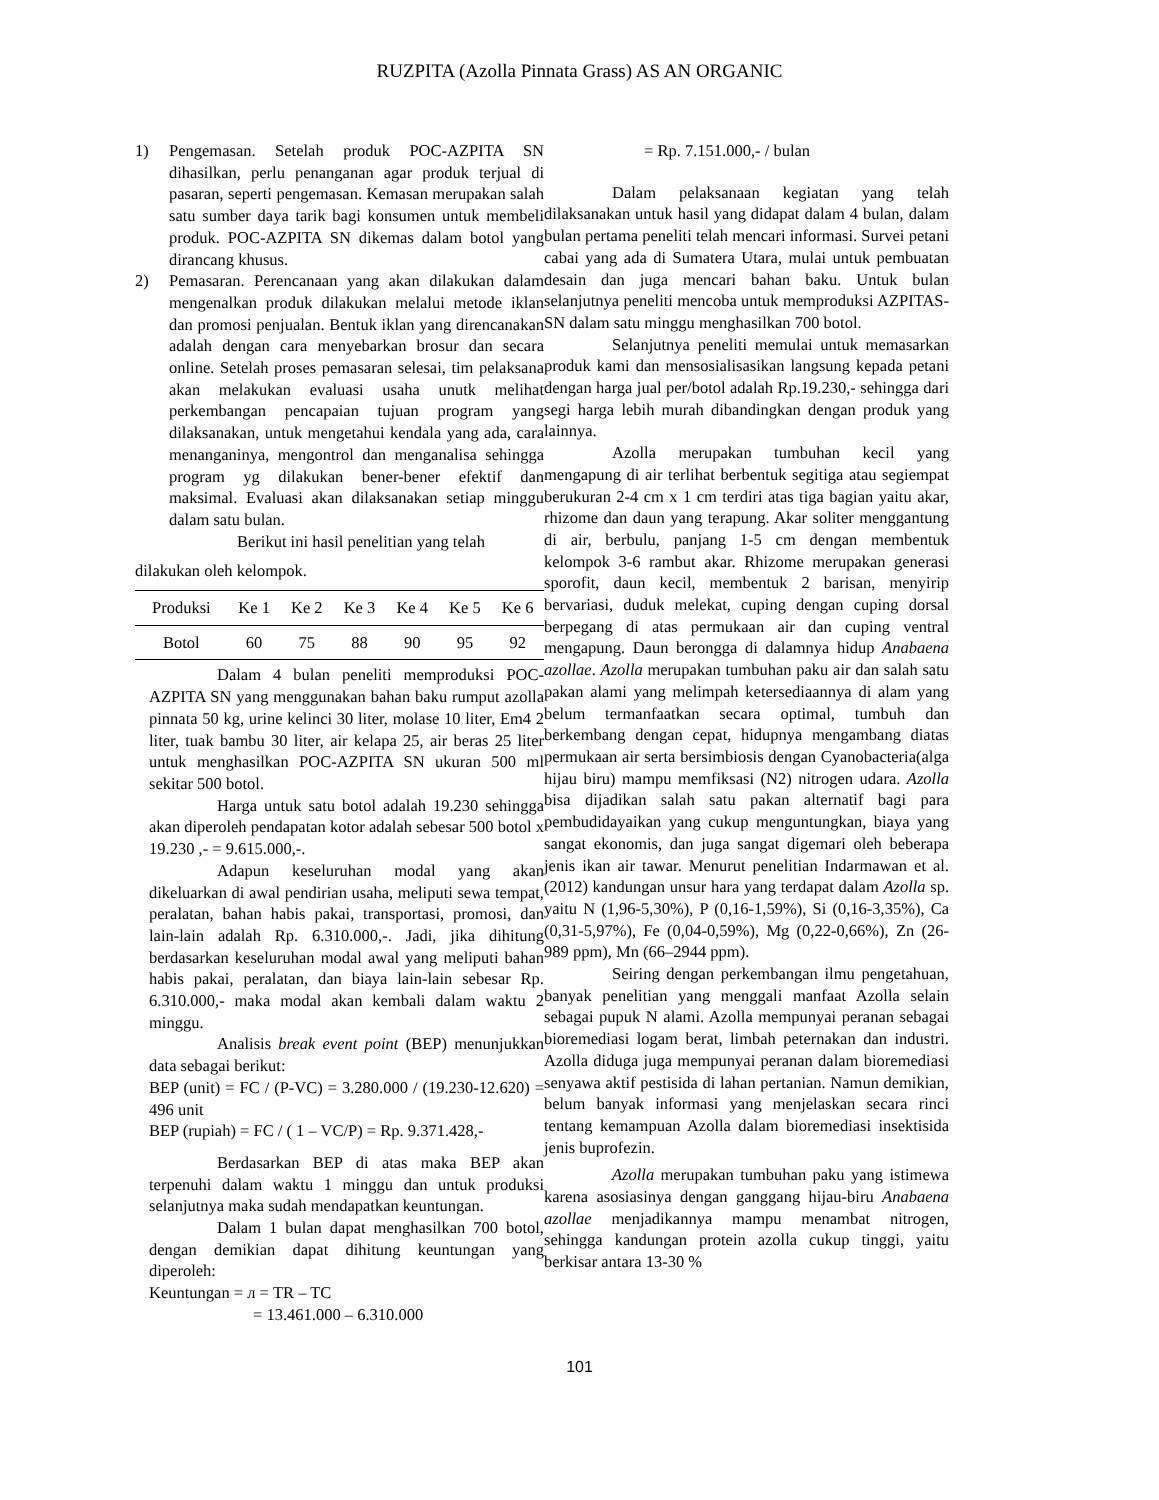RUZPITA (Azolla Pinnata Grass) AS AN ORGANIC
1) Pengemasan. Setelah produk POC-AZPITA SN dihasilkan, perlu penanganan agar produk terjual di pasaran, seperti pengemasan. Kemasan merupakan salah satu sumber daya tarik bagi konsumen untuk membeli produk. POC-AZPITA SN dikemas dalam botol yang dirancang khusus.
2) Pemasaran. Perencanaan yang akan dilakukan dalam mengenalkan produk dilakukan melalui metode iklan dan promosi penjualan. Bentuk iklan yang direncanakan adalah dengan cara menyebarkan brosur dan secara online. Setelah proses pemasaran selesai, tim pelaksana akan melakukan evaluasi usaha unutk melihat perkembangan pencapaian tujuan program yang dilaksanakan, untuk mengetahui kendala yang ada, cara menanganinya, mengontrol dan menganalisa sehingga program yg dilakukan bener-bener efektif dan maksimal. Evaluasi akan dilaksanakan setiap minggu dalam satu bulan.
Berikut ini hasil penelitian yang telah
dilakukan oleh kelompok.
| Produksi | Ke 1 | Ke 2 | Ke 3 | Ke 4 | Ke 5 | Ke 6 |
| --- | --- | --- | --- | --- | --- | --- |
| Botol | 60 | 75 | 88 | 90 | 95 | 92 |
Dalam 4 bulan peneliti memproduksi POC-AZPITA SN yang menggunakan bahan baku rumput azolla pinnata 50 kg, urine kelinci 30 liter, molase 10 liter, Em4 2 liter, tuak bambu 30 liter, air kelapa 25, air beras 25 liter untuk menghasilkan POC-AZPITA SN ukuran 500 ml sekitar 500 botol.
Harga untuk satu botol adalah 19.230 sehingga akan diperoleh pendapatan kotor adalah sebesar 500 botol x 19.230 ,- = 9.615.000,-.
Adapun keseluruhan modal yang akan dikeluarkan di awal pendirian usaha, meliputi sewa tempat, peralatan, bahan habis pakai, transportasi, promosi, dan lain-lain adalah Rp. 6.310.000,-. Jadi, jika dihitung berdasarkan keseluruhan modal awal yang meliputi bahan habis pakai, peralatan, dan biaya lain-lain sebesar Rp. 6.310.000,- maka modal akan kembali dalam waktu 2 minggu.
Analisis break event point (BEP) menunjukkan data sebagai berikut:
BEP (unit) = FC / (P-VC) = 3.280.000 / (19.230-12.620) = 496 unit
BEP (rupiah) = FC / ( 1 – VC/P) = Rp. 9.371.428,-
Berdasarkan BEP di atas maka BEP akan terpenuhi dalam waktu 1 minggu dan untuk produksi selanjutnya maka sudah mendapatkan keuntungan.
Dalam 1 bulan dapat menghasilkan 700 botol, dengan demikian dapat dihitung keuntungan yang diperoleh:
Keuntungan = л = TR – TC
= 13.461.000 – 6.310.000
= Rp. 7.151.000,- / bulan
Dalam pelaksanaan kegiatan yang telah dilaksanakan untuk hasil yang didapat dalam 4 bulan, dalam bulan pertama peneliti telah mencari informasi. Survei petani cabai yang ada di Sumatera Utara, mulai untuk pembuatan desain dan juga mencari bahan baku. Untuk bulan selanjutnya peneliti mencoba untuk memproduksi AZPITAS-SN dalam satu minggu menghasilkan 700 botol.
Selanjutnya peneliti memulai untuk memasarkan produk kami dan mensosialisasikan langsung kepada petani dengan harga jual per/botol adalah Rp.19.230,- sehingga dari segi harga lebih murah dibandingkan dengan produk yang lainnya.
Azolla merupakan tumbuhan kecil yang mengapung di air terlihat berbentuk segitiga atau segiempat berukuran 2-4 cm x 1 cm terdiri atas tiga bagian yaitu akar, rhizome dan daun yang terapung. Akar soliter menggantung di air, berbulu, panjang 1-5 cm dengan membentuk kelompok 3-6 rambut akar. Rhizome merupakan generasi sporofit, daun kecil, membentuk 2 barisan, menyirip bervariasi, duduk melekat, cuping dengan cuping dorsal berpegang di atas permukaan air dan cuping ventral mengapung. Daun berongga di dalamnya hidup Anabaena azollae. Azolla merupakan tumbuhan paku air dan salah satu pakan alami yang melimpah ketersediaannya di alam yang belum termanfaatkan secara optimal, tumbuh dan berkembang dengan cepat, hidupnya mengambang diatas permukaan air serta bersimbiosis dengan Cyanobacteria(alga hijau biru) mampu memfiksasi (N2) nitrogen udara. Azolla bisa dijadikan salah satu pakan alternatif bagi para pembudidayaikan yang cukup menguntungkan, biaya yang sangat ekonomis, dan juga sangat digemari oleh beberapa jenis ikan air tawar. Menurut penelitian Indarmawan et al. (2012) kandungan unsur hara yang terdapat dalam Azolla sp. yaitu N (1,96-5,30%), P (0,16-1,59%), Si (0,16-3,35%), Ca (0,31-5,97%), Fe (0,04-0,59%), Mg (0,22-0,66%), Zn (26-989 ppm), Mn (66–2944 ppm).
Seiring dengan perkembangan ilmu pengetahuan, banyak penelitian yang menggali manfaat Azolla selain sebagai pupuk N alami. Azolla mempunyai peranan sebagai bioremediasi logam berat, limbah peternakan dan industri. Azolla diduga juga mempunyai peranan dalam bioremediasi senyawa aktif pestisida di lahan pertanian. Namun demikian, belum banyak informasi yang menjelaskan secara rinci tentang kemampuan Azolla dalam bioremediasi insektisida jenis buprofezin.
Azolla merupakan tumbuhan paku yang istimewa karena asosiasinya dengan ganggang hijau-biru Anabaena azollae menjadikannya mampu menambat nitrogen, sehingga kandungan protein azolla cukup tinggi, yaitu berkisar antara 13-30 %
101